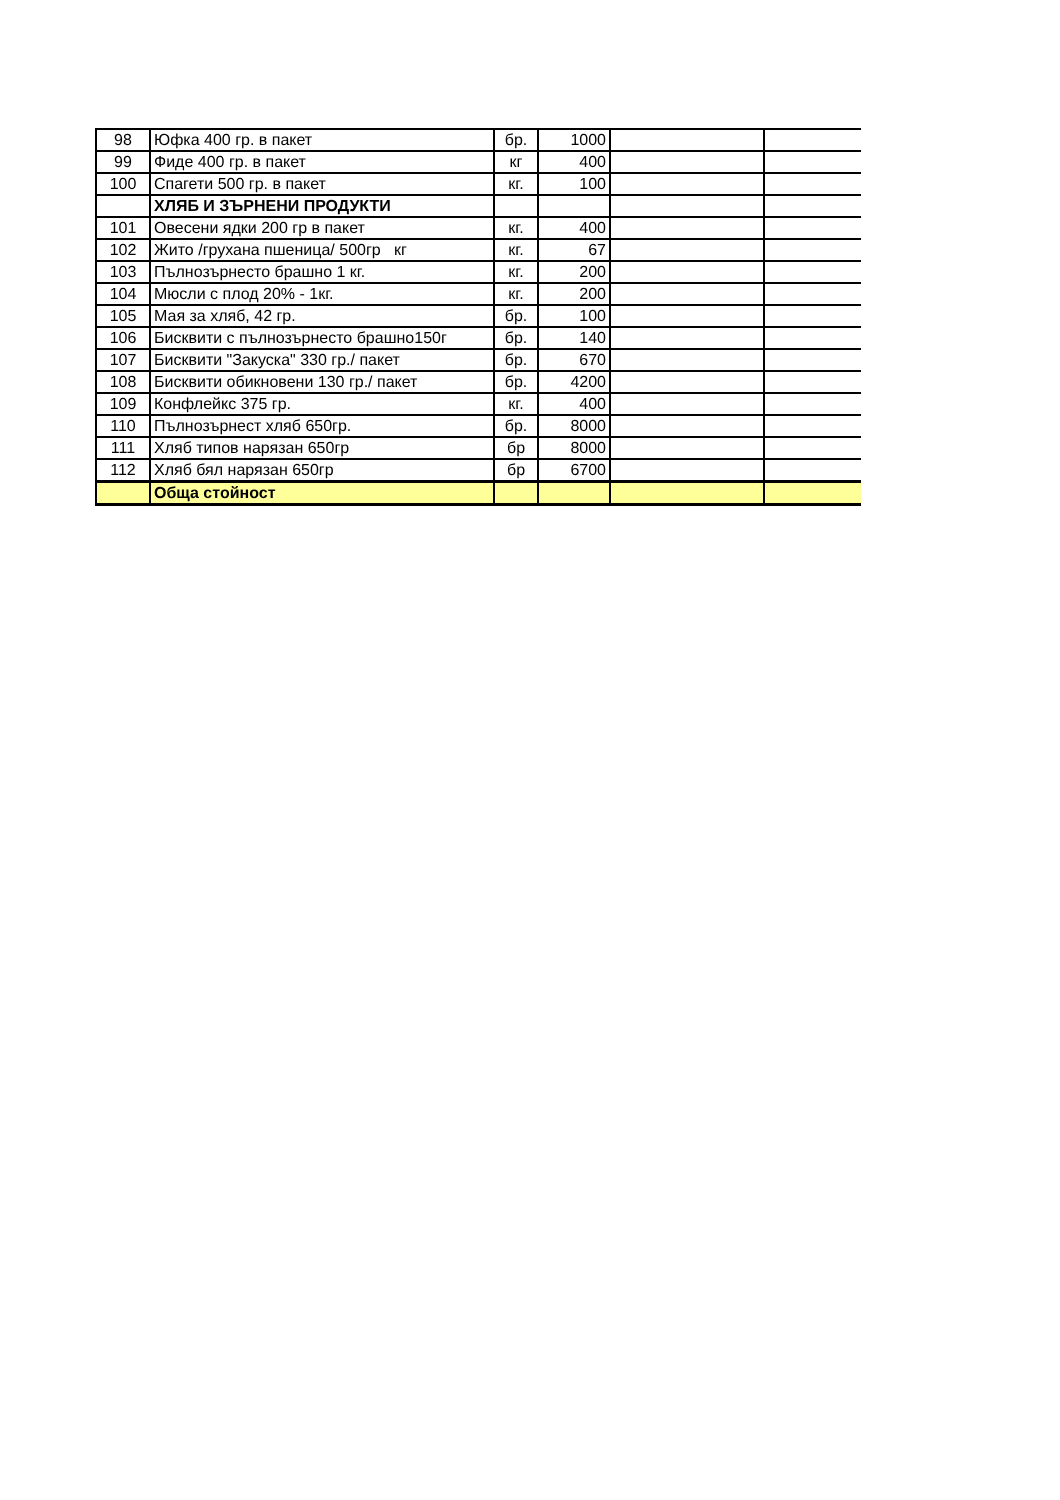| 98 | Юфка 400 гр. в пакет | бр. | 1000 | | |
| 99 | Фиде 400 гр. в пакет | кг | 400 | | |
| 100 | Спагети 500 гр. в пакет | кг. | 100 | | |
| | ХЛЯБ И ЗЪРНЕНИ ПРОДУКТИ | | | | |
| 101 | Овесени ядки 200 гр в пакет | кг. | 400 | | |
| 102 | Жито /грухана пшеница/ 500гр кг | кг. | 67 | | |
| 103 | Пълнозърнесто брашно 1 кг. | кг. | 200 | | |
| 104 | Мюсли с плод 20% - 1кг. | кг. | 200 | | |
| 105 | Мая за хляб, 42 гр. | бр. | 100 | | |
| 106 | Бисквити с пълнозърнесто брашно150г | бр. | 140 | | |
| 107 | Бисквити "Закуска" 330 гр./ пакет | бр. | 670 | | |
| 108 | Бисквити обикновени 130 гр./ пакет | бр. | 4200 | | |
| 109 | Конфлейкс 375 гр. | кг. | 400 | | |
| 110 | Пълнозърнест хляб 650гр. | бр. | 8000 | | |
| 111 | Хляб типов нарязан 650гр | бр | 8000 | | |
| 112 | Хляб бял нарязан 650гр | бр | 6700 | | |
| | Обща стойност | | | | |